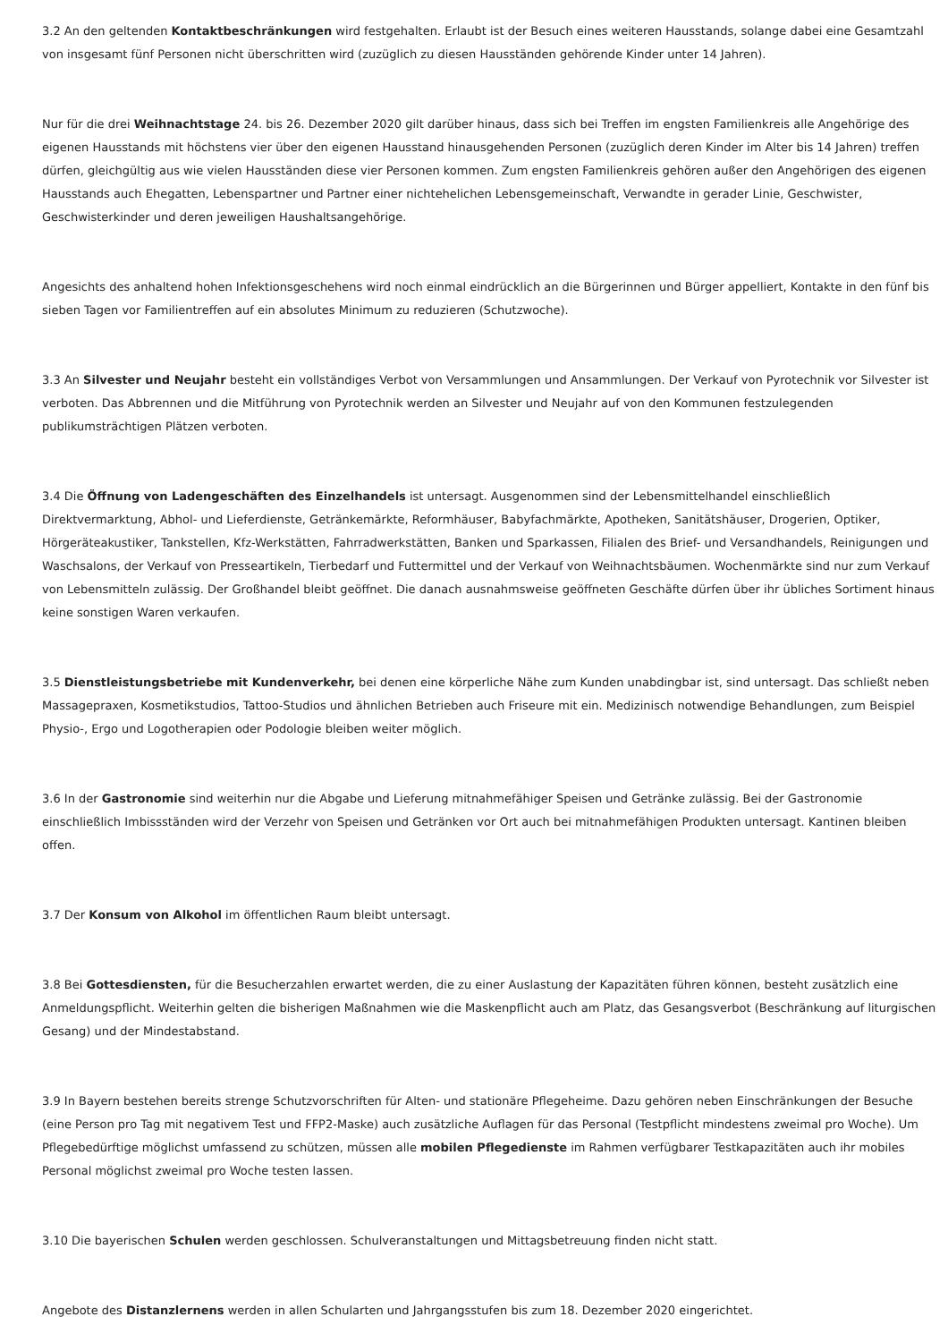3.2 An den geltenden Kontaktbeschränkungen wird festgehalten. Erlaubt ist der Besuch eines weiteren Hausstands, solange dabei eine Gesamtzahl von insgesamt fünf Personen nicht überschritten wird (zuzüglich zu diesen Hausständen gehörende Kinder unter 14 Jahren).
Nur für die drei Weihnachtstage 24. bis 26. Dezember 2020 gilt darüber hinaus, dass sich bei Treffen im engsten Familienkreis alle Angehörige des eigenen Hausstands mit höchstens vier über den eigenen Hausstand hinausgehenden Personen (zuzüglich deren Kinder im Alter bis 14 Jahren) treffen dürfen, gleichgültig aus wie vielen Hausständen diese vier Personen kommen. Zum engsten Familienkreis gehören außer den Angehörigen des eigenen Hausstands auch Ehegatten, Lebenspartner und Partner einer nichtehelichen Lebensgemeinschaft, Verwandte in gerader Linie, Geschwister, Geschwisterkinder und deren jeweiligen Haushaltsangehörige.
Angesichts des anhaltend hohen Infektionsgeschehens wird noch einmal eindrücklich an die Bürgerinnen und Bürger appelliert, Kontakte in den fünf bis sieben Tagen vor Familientreffen auf ein absolutes Minimum zu reduzieren (Schutzwoche).
3.3 An Silvester und Neujahr besteht ein vollständiges Verbot von Versammlungen und Ansammlungen. Der Verkauf von Pyrotechnik vor Silvester ist verboten. Das Abbrennen und die Mitführung von Pyrotechnik werden an Silvester und Neujahr auf von den Kommunen festzulegenden publikumsträchtigen Plätzen verboten.
3.4 Die Öffnung von Ladengeschäften des Einzelhandels ist untersagt. Ausgenommen sind der Lebensmittelhandel einschließlich Direktvermarktung, Abhol- und Lieferdienste, Getränkemärkte, Reformhäuser, Babyfachmärkte, Apotheken, Sanitätshäuser, Drogerien, Optiker, Hörgeräteakustiker, Tankstellen, Kfz-Werkstätten, Fahrradwerkstätten, Banken und Sparkassen, Filialen des Brief- und Versandhandels, Reinigungen und Waschsalons, der Verkauf von Presseartikeln, Tierbedarf und Futtermittel und der Verkauf von Weihnachtsbäumen. Wochenmärkte sind nur zum Verkauf von Lebensmitteln zulässig. Der Großhandel bleibt geöffnet. Die danach ausnahmsweise geöffneten Geschäfte dürfen über ihr übliches Sortiment hinaus keine sonstigen Waren verkaufen.
3.5 Dienstleistungsbetriebe mit Kundenverkehr, bei denen eine körperliche Nähe zum Kunden unabdingbar ist, sind untersagt. Das schließt neben Massagepraxen, Kosmetikstudios, Tattoo-Studios und ähnlichen Betrieben auch Friseure mit ein. Medizinisch notwendige Behandlungen, zum Beispiel Physio-, Ergo und Logotherapien oder Podologie bleiben weiter möglich.
3.6 In der Gastronomie sind weiterhin nur die Abgabe und Lieferung mitnahmefähiger Speisen und Getränke zulässig. Bei der Gastronomie einschließlich Imbissständen wird der Verzehr von Speisen und Getränken vor Ort auch bei mitnahmefähigen Produkten untersagt. Kantinen bleiben offen.
3.7 Der Konsum von Alkohol im öffentlichen Raum bleibt untersagt.
3.8 Bei Gottesdiensten, für die Besucherzahlen erwartet werden, die zu einer Auslastung der Kapazitäten führen können, besteht zusätzlich eine Anmeldungspflicht. Weiterhin gelten die bisherigen Maßnahmen wie die Maskenpflicht auch am Platz, das Gesangsverbot (Beschränkung auf liturgischen Gesang) und der Mindestabstand.
3.9 In Bayern bestehen bereits strenge Schutzvorschriften für Alten- und stationäre Pflegeheime. Dazu gehören neben Einschränkungen der Besuche (eine Person pro Tag mit negativem Test und FFP2-Maske) auch zusätzliche Auflagen für das Personal (Testpflicht mindestens zweimal pro Woche). Um Pflegebedürftige möglichst umfassend zu schützen, müssen alle mobilen Pflegedienste im Rahmen verfügbarer Testkapazitäten auch ihr mobiles Personal möglichst zweimal pro Woche testen lassen.
3.10 Die bayerischen Schulen werden geschlossen. Schulveranstaltungen und Mittagsbetreuung finden nicht statt.
Angebote des Distanzlernens werden in allen Schularten und Jahrgangsstufen bis zum 18. Dezember 2020 eingerichtet.